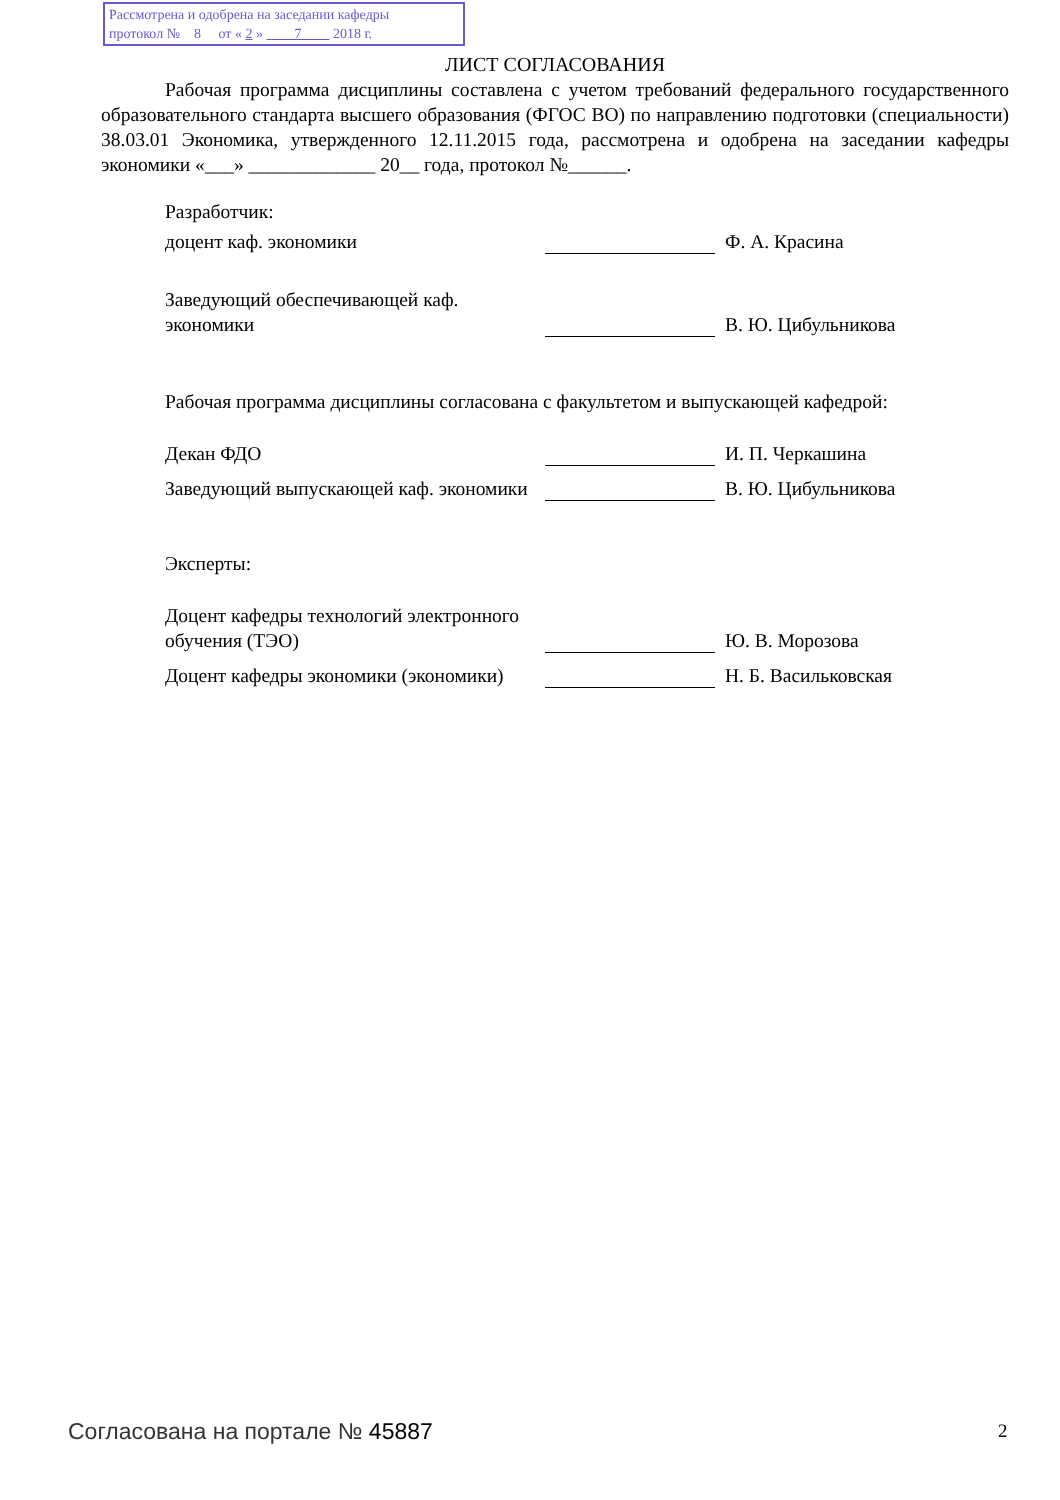Рассмотрена и одобрена на заседании кафедры
протокол № 8 от « 2 » 7 2018 г.
ЛИСТ СОГЛАСОВАНИЯ
Рабочая программа дисциплины составлена с учетом требований федерального государственного образовательного стандарта высшего образования (ФГОС ВО) по направлению подготовки (специальности) 38.03.01 Экономика, утвержденного 12.11.2015 года, рассмотрена и одобрена на заседании кафедры экономики «___» _____________ 20__ года, протокол №______.
Разработчик:
доцент каф. экономики
Ф. А. Красина
Заведующий обеспечивающей каф. экономики
В. Ю. Цибульникова
Рабочая программа дисциплины согласована с факультетом и выпускающей кафедрой:
Декан ФДО
И. П. Черкашина
Заведующий выпускающей каф. экономики
В. Ю. Цибульникова
Эксперты:
Доцент кафедры технологий электронного обучения (ТЭО)
Ю. В. Морозова
Доцент кафедры экономики (экономики)
Н. Б. Васильковская
Согласована на портале № 45887 2